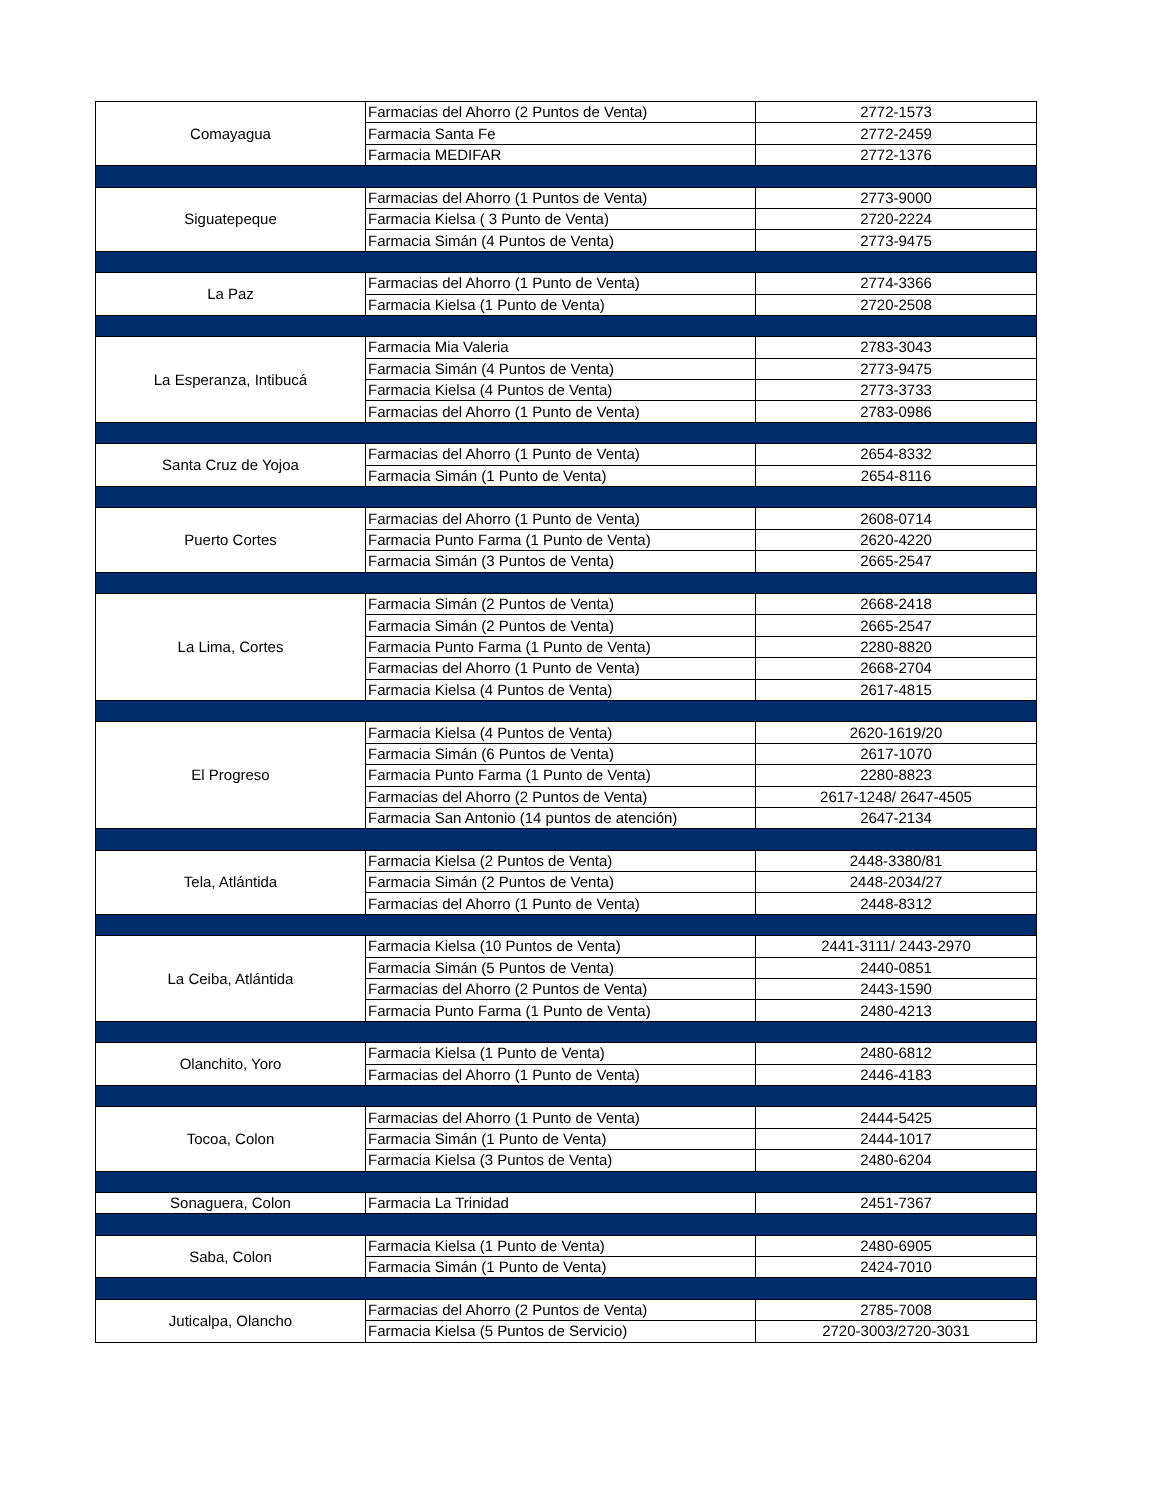| Comayagua | Farmacias del Ahorro (2 Puntos de Venta) | 2772-1573 |
| | Farmacia Santa Fe | 2772-2459 |
| | Farmacia MEDIFAR | 2772-1376 |
| Siguatepeque | Farmacias del Ahorro (1 Puntos de Venta) | 2773-9000 |
| | Farmacia Kielsa ( 3 Punto de Venta) | 2720-2224 |
| | Farmacia Simán (4 Puntos de Venta) | 2773-9475 |
| La Paz | Farmacias del Ahorro (1 Punto de Venta) | 2774-3366 |
| | Farmacia Kielsa (1 Punto de Venta) | 2720-2508 |
| La Esperanza, Intibucá | Farmacia Mia Valeria | 2783-3043 |
| | Farmacia Simán (4 Puntos de Venta) | 2773-9475 |
| | Farmacia Kielsa (4 Puntos de Venta) | 2773-3733 |
| | Farmacias del Ahorro (1 Punto de Venta) | 2783-0986 |
| Santa Cruz de Yojoa | Farmacias del Ahorro (1 Punto de Venta) | 2654-8332 |
| | Farmacia Simán (1 Punto de Venta) | 2654-8116 |
| Puerto Cortes | Farmacias del Ahorro (1 Punto de Venta) | 2608-0714 |
| | Farmacia Punto Farma (1 Punto de Venta) | 2620-4220 |
| | Farmacia Simán (3 Puntos de Venta) | 2665-2547 |
| La Lima, Cortes | Farmacia Simán (2 Puntos de Venta) | 2668-2418 |
| | Farmacia Simán (2 Puntos de Venta) | 2665-2547 |
| | Farmacia Punto Farma (1 Punto de Venta) | 2280-8820 |
| | Farmacias del Ahorro (1 Punto de Venta) | 2668-2704 |
| | Farmacia Kielsa (4 Puntos de Venta) | 2617-4815 |
| El Progreso | Farmacia Kielsa (4 Puntos de Venta) | 2620-1619/20 |
| | Farmacia Simán (6 Puntos de Venta) | 2617-1070 |
| | Farmacia Punto Farma (1 Punto de Venta) | 2280-8823 |
| | Farmacias del Ahorro (2 Puntos de Venta) | 2617-1248/ 2647-4505 |
| | Farmacia San Antonio (14 puntos de atención) | 2647-2134 |
| Tela, Atlántida | Farmacia Kielsa (2 Puntos de Venta) | 2448-3380/81 |
| | Farmacia Simán (2 Puntos de Venta) | 2448-2034/27 |
| | Farmacias del Ahorro (1 Punto de Venta) | 2448-8312 |
| La Ceiba, Atlántida | Farmacia Kielsa (10 Puntos de Venta) | 2441-3111/ 2443-2970 |
| | Farmacia Simán (5 Puntos de Venta) | 2440-0851 |
| | Farmacias del Ahorro (2 Puntos de Venta) | 2443-1590 |
| | Farmacia Punto Farma (1 Punto de Venta) | 2480-4213 |
| Olanchito, Yoro | Farmacia Kielsa (1 Punto de Venta) | 2480-6812 |
| | Farmacias del Ahorro (1 Punto de Venta) | 2446-4183 |
| Tocoa, Colon | Farmacias del Ahorro (1 Punto de Venta) | 2444-5425 |
| | Farmacia Simán (1 Punto de Venta) | 2444-1017 |
| | Farmacia Kielsa (3 Puntos de Venta) | 2480-6204 |
| Sonaguera, Colon | Farmacia La Trinidad | 2451-7367 |
| Saba, Colon | Farmacia Kielsa (1 Punto de Venta) | 2480-6905 |
| | Farmacia Simán (1 Punto de Venta) | 2424-7010 |
| Juticalpa, Olancho | Farmacias del Ahorro (2 Puntos de Venta) | 2785-7008 |
| | Farmacia Kielsa (5 Puntos de Servicio) | 2720-3003/2720-3031 |